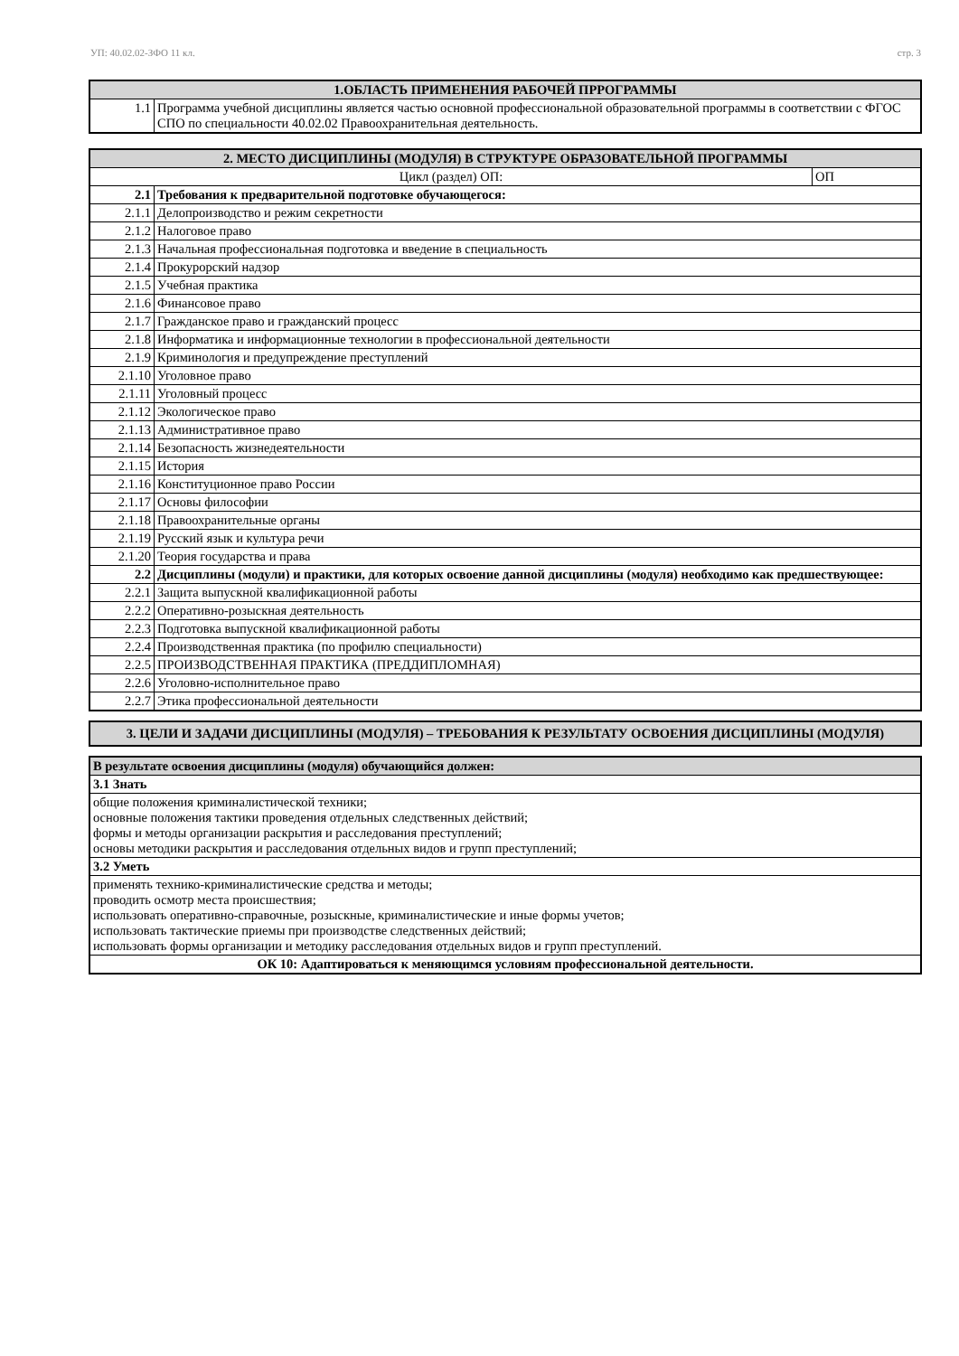УП: 40.02.02-ЗФО 11 кл. стр. 3
| 1.ОБЛАСТЬ ПРИМЕНЕНИЯ РАБОЧЕЙ ПРРОГРАММЫ | |
| --- | --- |
| 1.1 | Программа учебной дисциплины является частью основной профессиональной образовательной программы в соответствии с ФГОС СПО по специальности 40.02.02 Правоохранительная деятельность. |
| 2. МЕСТО ДИСЦИПЛИНЫ (МОДУЛЯ) В СТРУКТУРЕ ОБРАЗОВАТЕЛЬНОЙ ПРОГРАММЫ | | |
| --- | --- | --- |
| Цикл (раздел) ОП: | | ОП |
| 2.1 | Требования к предварительной подготовке обучающегося: | |
| 2.1.1 | Делопроизводство и режим секретности | |
| 2.1.2 | Налоговое право | |
| 2.1.3 | Начальная профессиональная подготовка и введение в специальность | |
| 2.1.4 | Прокурорский надзор | |
| 2.1.5 | Учебная практика | |
| 2.1.6 | Финансовое право | |
| 2.1.7 | Гражданское право и гражданский процесс | |
| 2.1.8 | Информатика и информационные технологии в профессиональной деятельности | |
| 2.1.9 | Криминология и предупреждение преступлений | |
| 2.1.10 | Уголовное право | |
| 2.1.11 | Уголовный процесс | |
| 2.1.12 | Экологическое право | |
| 2.1.13 | Административное право | |
| 2.1.14 | Безопасность жизнедеятельности | |
| 2.1.15 | История | |
| 2.1.16 | Конституционное право России | |
| 2.1.17 | Основы философии | |
| 2.1.18 | Правоохранительные органы | |
| 2.1.19 | Русский язык и культура речи | |
| 2.1.20 | Теория государства и права | |
| 2.2 | Дисциплины (модули) и практики, для которых освоение данной дисциплины (модуля) необходимо как предшествующее: | |
| 2.2.1 | Защита выпускной квалификационной работы | |
| 2.2.2 | Оперативно-розыскная деятельность | |
| 2.2.3 | Подготовка выпускной квалификационной работы | |
| 2.2.4 | Производственная практика (по профилю специальности) | |
| 2.2.5 | ПРОИЗВОДСТВЕННАЯ ПРАКТИКА (ПРЕДДИПЛОМНАЯ) | |
| 2.2.6 | Уголовно-исполнительное право | |
| 2.2.7 | Этика профессиональной деятельности | |
| 3. ЦЕЛИ И ЗАДАЧИ ДИСЦИПЛИНЫ (МОДУЛЯ) – ТРЕБОВАНИЯ К РЕЗУЛЬТАТУ ОСВОЕНИЯ ДИСЦИПЛИНЫ (МОДУЛЯ) |
| --- |
| В результате освоения дисциплины (модуля) обучающийся должен: |
| 3.1 Знать |
| общие положения криминалистической техники; основные положения тактики проведения отдельных следственных действий; формы и методы организации раскрытия и расследования преступлений; основы методики раскрытия и расследования отдельных видов и групп преступлений; |
| 3.2 Уметь |
| применять технико-криминалистические средства и методы; проводить осмотр места происшествия; использовать оперативно-справочные, розыскные, криминалистические и иные формы учетов; использовать тактические приемы при производстве следственных действий; использовать формы организации и методику расследования отдельных видов и групп преступлений. |
| ОК 10: Адаптироваться к меняющимся условиям профессиональной деятельности. |